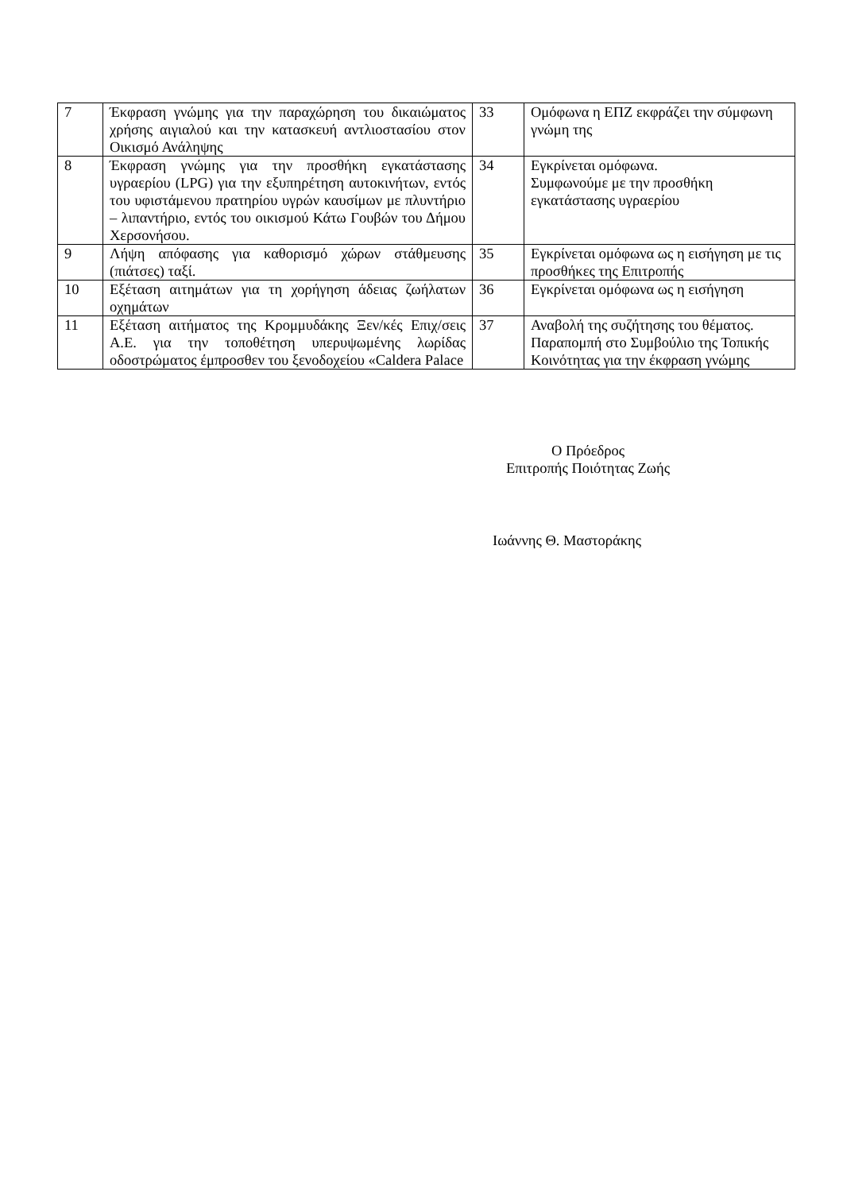| 7 | Έκφραση γνώμης για την παραχώρηση του δικαιώματος χρήσης αιγιαλού και την κατασκευή αντλιοστασίου στον Οικισμό Ανάληψης | 33 | Ομόφωνα η ΕΠΖ εκφράζει την σύμφωνη γνώμη της |
| 8 | Έκφραση γνώμης για την προσθήκη εγκατάστασης υγραερίου (LPG) για την εξυπηρέτηση αυτοκινήτων, εντός του υφιστάμενου πρατηρίου υγρών καυσίμων με πλυντήριο – λιπαντήριο, εντός του οικισμού Κάτω Γουβών του Δήμου Χερσονήσου. | 34 | Εγκρίνεται ομόφωνα. Συμφωνούμε με την προσθήκη εγκατάστασης υγραερίου |
| 9 | Λήψη απόφασης για καθορισμό χώρων στάθμευσης (πιάτσες) ταξί. | 35 | Εγκρίνεται ομόφωνα ως η εισήγηση με τις προσθήκες της Επιτροπής |
| 10 | Εξέταση αιτημάτων για τη χορήγηση άδειας ζωήλατων οχημάτων | 36 | Εγκρίνεται ομόφωνα ως η εισήγηση |
| 11 | Εξέταση αιτήματος της Κρομμυδάκης Ξεν/κές Επιχ/σεις Α.Ε. για την τοποθέτηση υπερυψωμένης λωρίδας οδοστρώματος έμπροσθεν του ξενοδοχείου «Caldera Palace | 37 | Αναβολή της συζήτησης του θέματος. Παραπομπή στο Συμβούλιο της Τοπικής Κοινότητας για την έκφραση γνώμης |
Ο Πρόεδρος
Επιτροπής Ποιότητας Ζωής
Ιωάννης Θ. Μαστοράκης